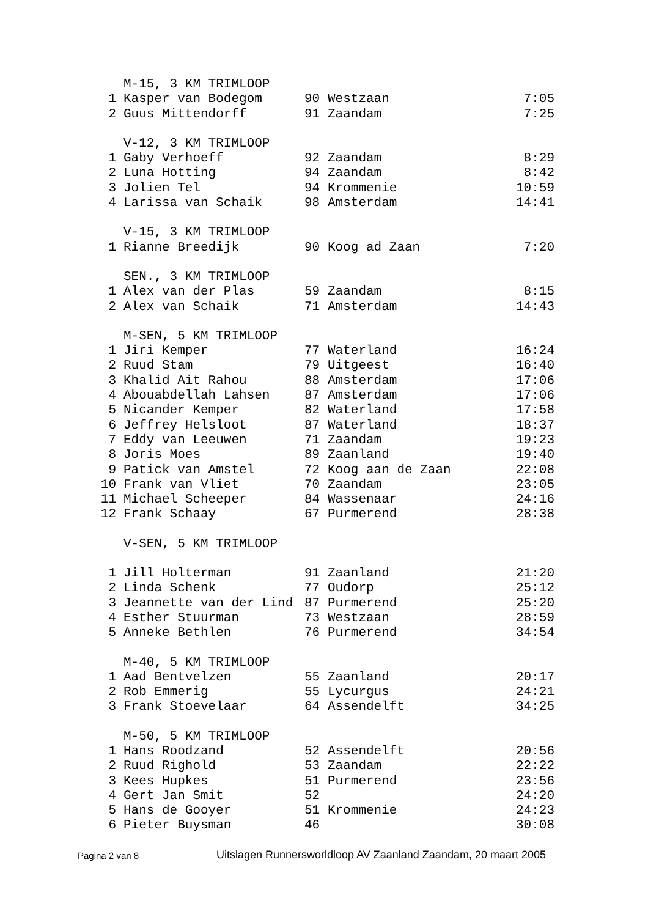| | M-15, 3 KM TRIMLOOP | | | |
| 1 | Kasper van Bodegom | 90 | Westzaan | 7:05 |
| 2 | Guus Mittendorff | 91 | Zaandam | 7:25 |
| | V-12, 3 KM TRIMLOOP | | | |
| 1 | Gaby Verhoeff | 92 | Zaandam | 8:29 |
| 2 | Luna Hotting | 94 | Zaandam | 8:42 |
| 3 | Jolien Tel | 94 | Krommenie | 10:59 |
| 4 | Larissa van Schaik | 98 | Amsterdam | 14:41 |
| | V-15, 3 KM TRIMLOOP | | | |
| 1 | Rianne Breedijk | 90 | Koog ad Zaan | 7:20 |
| | SEN., 3 KM TRIMLOOP | | | |
| 1 | Alex van der Plas | 59 | Zaandam | 8:15 |
| 2 | Alex van Schaik | 71 | Amsterdam | 14:43 |
| | M-SEN, 5 KM TRIMLOOP | | | |
| 1 | Jiri Kemper | 77 | Waterland | 16:24 |
| 2 | Ruud Stam | 79 | Uitgeest | 16:40 |
| 3 | Khalid Ait Rahou | 88 | Amsterdam | 17:06 |
| 4 | Abouabdellah Lahsen | 87 | Amsterdam | 17:06 |
| 5 | Nicander Kemper | 82 | Waterland | 17:58 |
| 6 | Jeffrey Helsloot | 87 | Waterland | 18:37 |
| 7 | Eddy van Leeuwen | 71 | Zaandam | 19:23 |
| 8 | Joris Moes | 89 | Zaanland | 19:40 |
| 9 | Patick van Amstel | 72 | Koog aan de Zaan | 22:08 |
| 10 | Frank van Vliet | 70 | Zaandam | 23:05 |
| 11 | Michael Scheeper | 84 | Wassenaar | 24:16 |
| 12 | Frank Schaay | 67 | Purmerend | 28:38 |
| | V-SEN, 5 KM TRIMLOOP | | | |
| 1 | Jill Holterman | 91 | Zaanland | 21:20 |
| 2 | Linda Schenk | 77 | Oudorp | 25:12 |
| 3 | Jeannette van der Lind | 87 | Purmerend | 25:20 |
| 4 | Esther Stuurman | 73 | Westzaan | 28:59 |
| 5 | Anneke Bethlen | 76 | Purmerend | 34:54 |
| | M-40, 5 KM TRIMLOOP | | | |
| 1 | Aad Bentvelzen | 55 | Zaanland | 20:17 |
| 2 | Rob Emmerig | 55 | Lycurgus | 24:21 |
| 3 | Frank Stoevelaar | 64 | Assendelft | 34:25 |
| | M-50, 5 KM TRIMLOOP | | | |
| 1 | Hans Roodzand | 52 | Assendelft | 20:56 |
| 2 | Ruud Righold | 53 | Zaandam | 22:22 |
| 3 | Kees Hupkes | 51 | Purmerend | 23:56 |
| 4 | Gert Jan Smit | 52 | | 24:20 |
| 5 | Hans de Gooyer | 51 | Krommenie | 24:23 |
| 6 | Pieter Buysman | 46 | | 30:08 |
Pagina 2 van 8 Uitslagen Runnersworldloop AV Zaanland Zaandam, 20 maart 2005